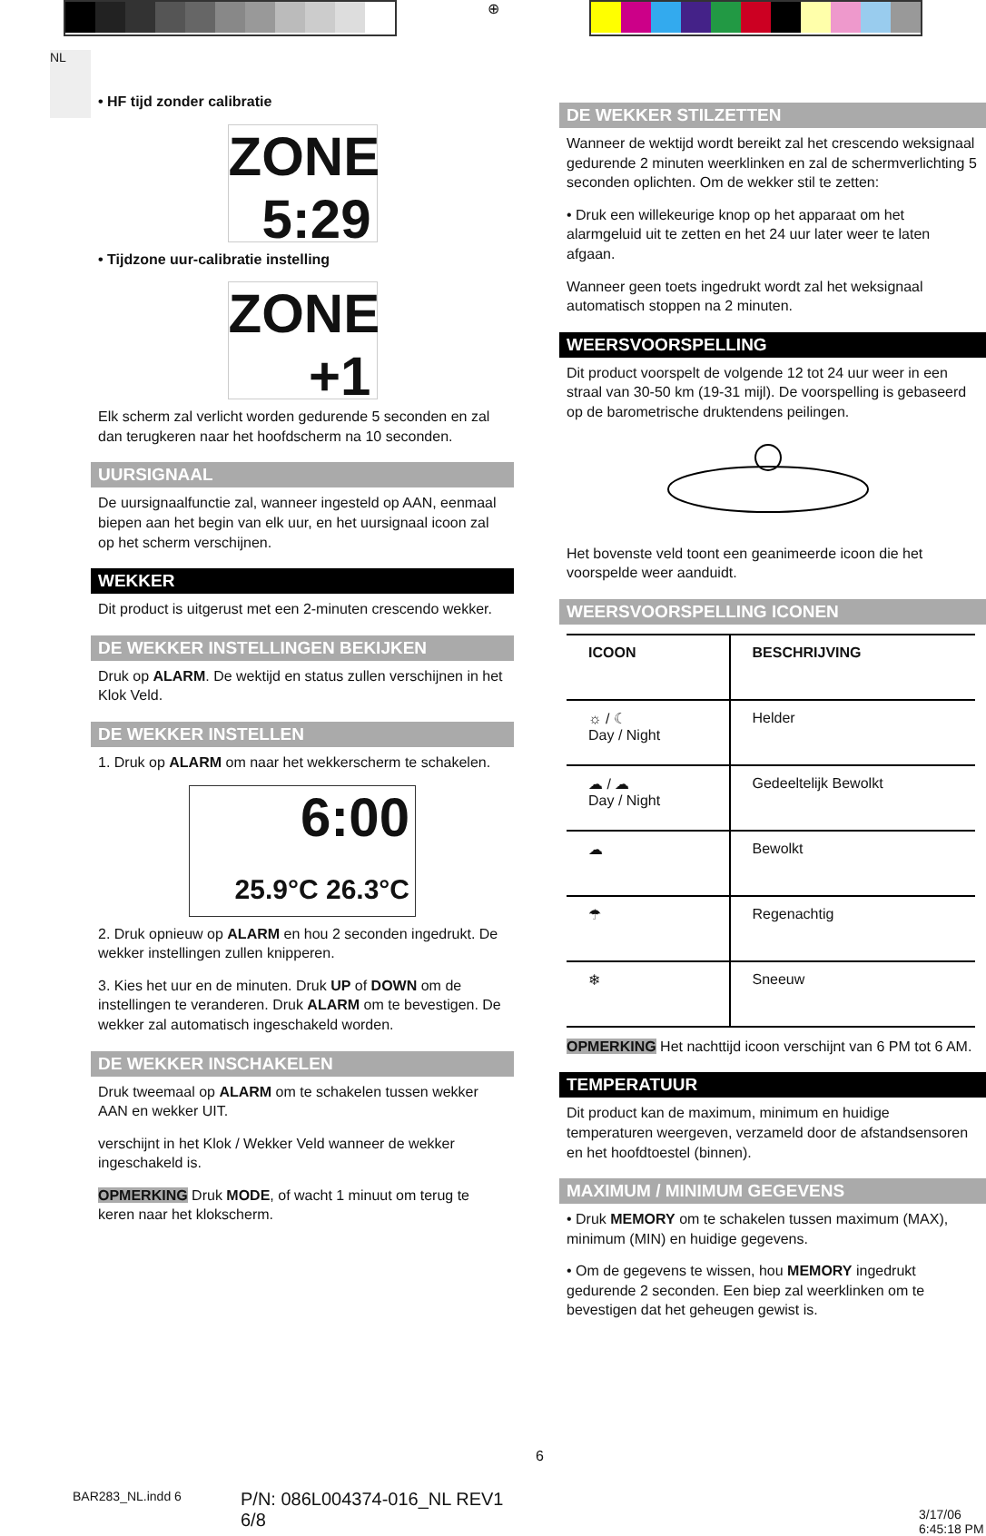⊕
NL
• HF tijd zonder calibratie
ZONE
5:29
• Tijdzone uur-calibratie instelling
ZONE
+1
Elk scherm zal verlicht worden gedurende 5 seconden en zal dan terugkeren naar het hoofdscherm na 10 seconden.
UURSIGNAAL
De uursignaalfunctie zal, wanneer ingesteld op AAN, eenmaal biepen aan het begin van elk uur, en het uursignaal icoon zal op het scherm verschijnen.
WEKKER
Dit product is uitgerust met een 2-minuten crescendo wekker.
DE WEKKER INSTELLINGEN BEKIJKEN
Druk op ALARM. De wektijd en status zullen verschijnen in het Klok Veld.
DE WEKKER INSTELLEN
1. Druk op ALARM om naar het wekkerscherm te schakelen.
6:00
25.9°C 26.3°C
2. Druk opnieuw op ALARM en hou 2 seconden ingedrukt. De wekker instellingen zullen knipperen.
3. Kies het uur en de minuten. Druk UP of DOWN om de instellingen te veranderen. Druk ALARM om te bevestigen. De wekker zal automatisch ingeschakeld worden.
DE WEKKER INSCHAKELEN
Druk tweemaal op ALARM om te schakelen tussen wekker AAN en wekker UIT.
verschijnt in het Klok / Wekker Veld wanneer de wekker ingeschakeld is.
OPMERKING Druk MODE, of wacht 1 minuut om terug te keren naar het klokscherm.
DE WEKKER STILZETTEN
Wanneer de wektijd wordt bereikt zal het crescendo weksignaal gedurende 2 minuten weerklinken en zal de schermverlichting 5 seconden oplichten. Om de wekker stil te zetten:
• Druk een willekeurige knop op het apparaat om het alarmgeluid uit te zetten en het 24 uur later weer te laten afgaan.
Wanneer geen toets ingedrukt wordt zal het weksignaal automatisch stoppen na 2 minuten.
WEERSVOORSPELLING
Dit product voorspelt de volgende 12 tot 24 uur weer in een straal van 30-50 km (19-31 mijl). De voorspelling is gebaseerd op de barometrische druktendens peilingen.
Het bovenste veld toont een geanimeerde icoon die het voorspelde weer aanduidt.
WEERSVOORSPELLING ICONEN
| ICOON | BESCHRIJVING |
| --- | --- |
| ☼ / ☾ Day / Night | Helder |
| ☁ / ☁ Day / Night | Gedeeltelijk Bewolkt |
| ☁ | Bewolkt |
| ☂ | Regenachtig |
| ❄ | Sneeuw |
OPMERKING Het nachttijd icoon verschijnt van 6 PM tot 6 AM.
TEMPERATUUR
Dit product kan de maximum, minimum en huidige temperaturen weergeven, verzameld door de afstandsensoren en het hoofdtoestel (binnen).
MAXIMUM / MINIMUM GEGEVENS
• Druk MEMORY om te schakelen tussen maximum (MAX), minimum (MIN) en huidige gegevens.
• Om de gegevens te wissen, hou MEMORY ingedrukt gedurende 2 seconden. Een biep zal weerklinken om te bevestigen dat het geheugen gewist is.
6
BAR283_NL.indd 6
P/N: 086L004374-016_NL REV1
6/8
3/17/06 6:45:18 PM